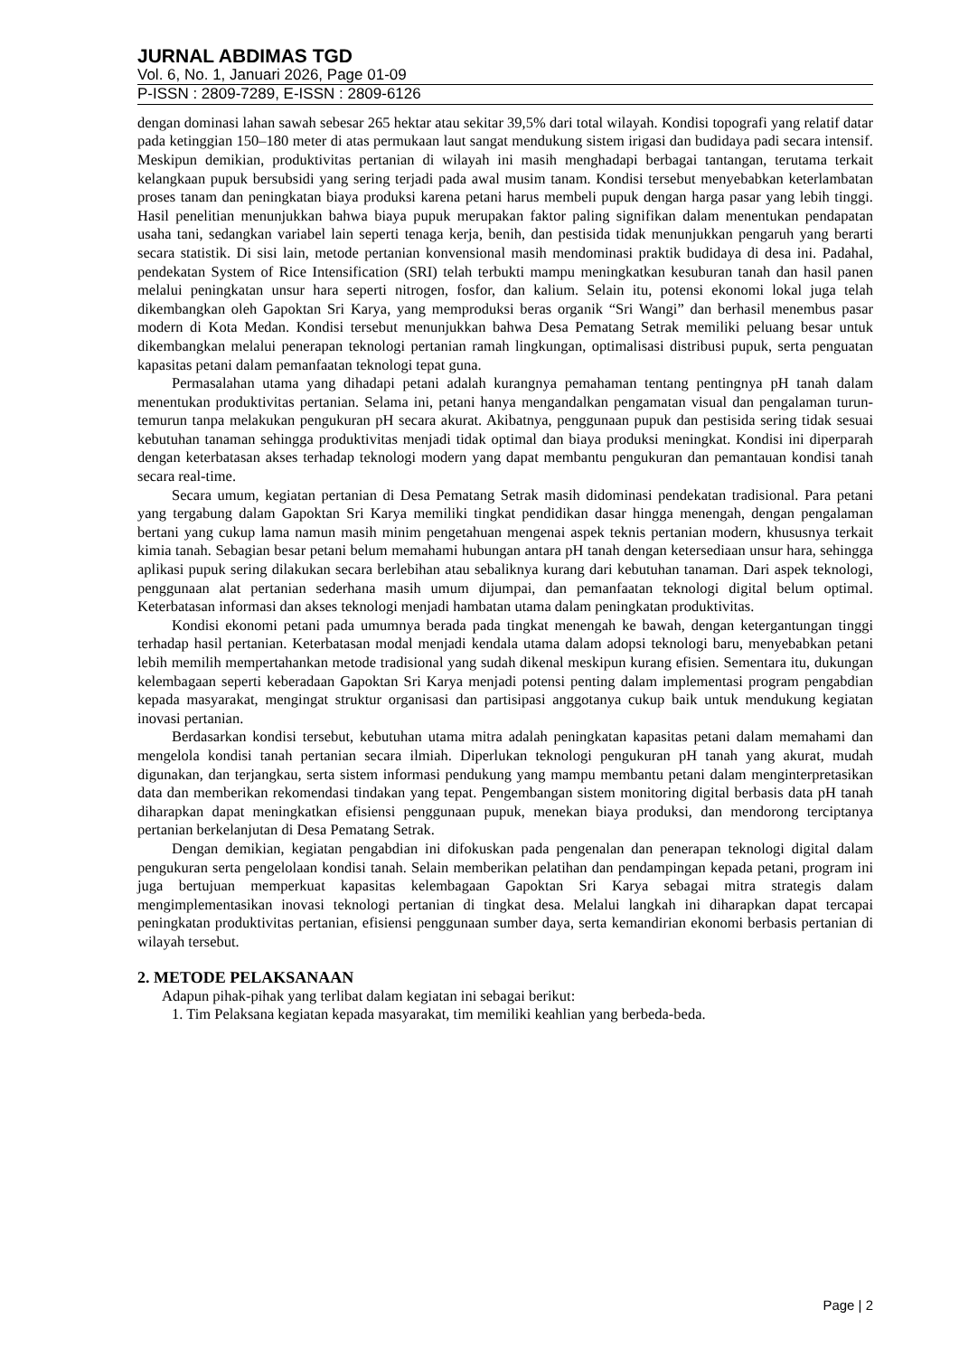JURNAL ABDIMAS TGD
Vol. 6, No. 1, Januari 2026, Page 01-09
P-ISSN : 2809-7289, E-ISSN : 2809-6126
dengan dominasi lahan sawah sebesar 265 hektar atau sekitar 39,5% dari total wilayah. Kondisi topografi yang relatif datar pada ketinggian 150–180 meter di atas permukaan laut sangat mendukung sistem irigasi dan budidaya padi secara intensif. Meskipun demikian, produktivitas pertanian di wilayah ini masih menghadapi berbagai tantangan, terutama terkait kelangkaan pupuk bersubsidi yang sering terjadi pada awal musim tanam. Kondisi tersebut menyebabkan keterlambatan proses tanam dan peningkatan biaya produksi karena petani harus membeli pupuk dengan harga pasar yang lebih tinggi. Hasil penelitian menunjukkan bahwa biaya pupuk merupakan faktor paling signifikan dalam menentukan pendapatan usaha tani, sedangkan variabel lain seperti tenaga kerja, benih, dan pestisida tidak menunjukkan pengaruh yang berarti secara statistik. Di sisi lain, metode pertanian konvensional masih mendominasi praktik budidaya di desa ini. Padahal, pendekatan System of Rice Intensification (SRI) telah terbukti mampu meningkatkan kesuburan tanah dan hasil panen melalui peningkatan unsur hara seperti nitrogen, fosfor, dan kalium. Selain itu, potensi ekonomi lokal juga telah dikembangkan oleh Gapoktan Sri Karya, yang memproduksi beras organik “Sri Wangi” dan berhasil menembus pasar modern di Kota Medan. Kondisi tersebut menunjukkan bahwa Desa Pematang Setrak memiliki peluang besar untuk dikembangkan melalui penerapan teknologi pertanian ramah lingkungan, optimalisasi distribusi pupuk, serta penguatan kapasitas petani dalam pemanfaatan teknologi tepat guna.
Permasalahan utama yang dihadapi petani adalah kurangnya pemahaman tentang pentingnya pH tanah dalam menentukan produktivitas pertanian. Selama ini, petani hanya mengandalkan pengamatan visual dan pengalaman turun-temurun tanpa melakukan pengukuran pH secara akurat. Akibatnya, penggunaan pupuk dan pestisida sering tidak sesuai kebutuhan tanaman sehingga produktivitas menjadi tidak optimal dan biaya produksi meningkat. Kondisi ini diperparah dengan keterbatasan akses terhadap teknologi modern yang dapat membantu pengukuran dan pemantauan kondisi tanah secara real-time.
Secara umum, kegiatan pertanian di Desa Pematang Setrak masih didominasi pendekatan tradisional. Para petani yang tergabung dalam Gapoktan Sri Karya memiliki tingkat pendidikan dasar hingga menengah, dengan pengalaman bertani yang cukup lama namun masih minim pengetahuan mengenai aspek teknis pertanian modern, khususnya terkait kimia tanah. Sebagian besar petani belum memahami hubungan antara pH tanah dengan ketersediaan unsur hara, sehingga aplikasi pupuk sering dilakukan secara berlebihan atau sebaliknya kurang dari kebutuhan tanaman. Dari aspek teknologi, penggunaan alat pertanian sederhana masih umum dijumpai, dan pemanfaatan teknologi digital belum optimal. Keterbatasan informasi dan akses teknologi menjadi hambatan utama dalam peningkatan produktivitas.
Kondisi ekonomi petani pada umumnya berada pada tingkat menengah ke bawah, dengan ketergantungan tinggi terhadap hasil pertanian. Keterbatasan modal menjadi kendala utama dalam adopsi teknologi baru, menyebabkan petani lebih memilih mempertahankan metode tradisional yang sudah dikenal meskipun kurang efisien. Sementara itu, dukungan kelembagaan seperti keberadaan Gapoktan Sri Karya menjadi potensi penting dalam implementasi program pengabdian kepada masyarakat, mengingat struktur organisasi dan partisipasi anggotanya cukup baik untuk mendukung kegiatan inovasi pertanian.
Berdasarkan kondisi tersebut, kebutuhan utama mitra adalah peningkatan kapasitas petani dalam memahami dan mengelola kondisi tanah pertanian secara ilmiah. Diperlukan teknologi pengukuran pH tanah yang akurat, mudah digunakan, dan terjangkau, serta sistem informasi pendukung yang mampu membantu petani dalam menginterpretasikan data dan memberikan rekomendasi tindakan yang tepat. Pengembangan sistem monitoring digital berbasis data pH tanah diharapkan dapat meningkatkan efisiensi penggunaan pupuk, menekan biaya produksi, dan mendorong terciptanya pertanian berkelanjutan di Desa Pematang Setrak.
Dengan demikian, kegiatan pengabdian ini difokuskan pada pengenalan dan penerapan teknologi digital dalam pengukuran serta pengelolaan kondisi tanah. Selain memberikan pelatihan dan pendampingan kepada petani, program ini juga bertujuan memperkuat kapasitas kelembagaan Gapoktan Sri Karya sebagai mitra strategis dalam mengimplementasikan inovasi teknologi pertanian di tingkat desa. Melalui langkah ini diharapkan dapat tercapai peningkatan produktivitas pertanian, efisiensi penggunaan sumber daya, serta kemandirian ekonomi berbasis pertanian di wilayah tersebut.
2. METODE PELAKSANAAN
Adapun pihak-pihak yang terlibat dalam kegiatan ini sebagai berikut:
1. Tim Pelaksana kegiatan kepada masyarakat, tim memiliki keahlian yang berbeda-beda.
Page | 2